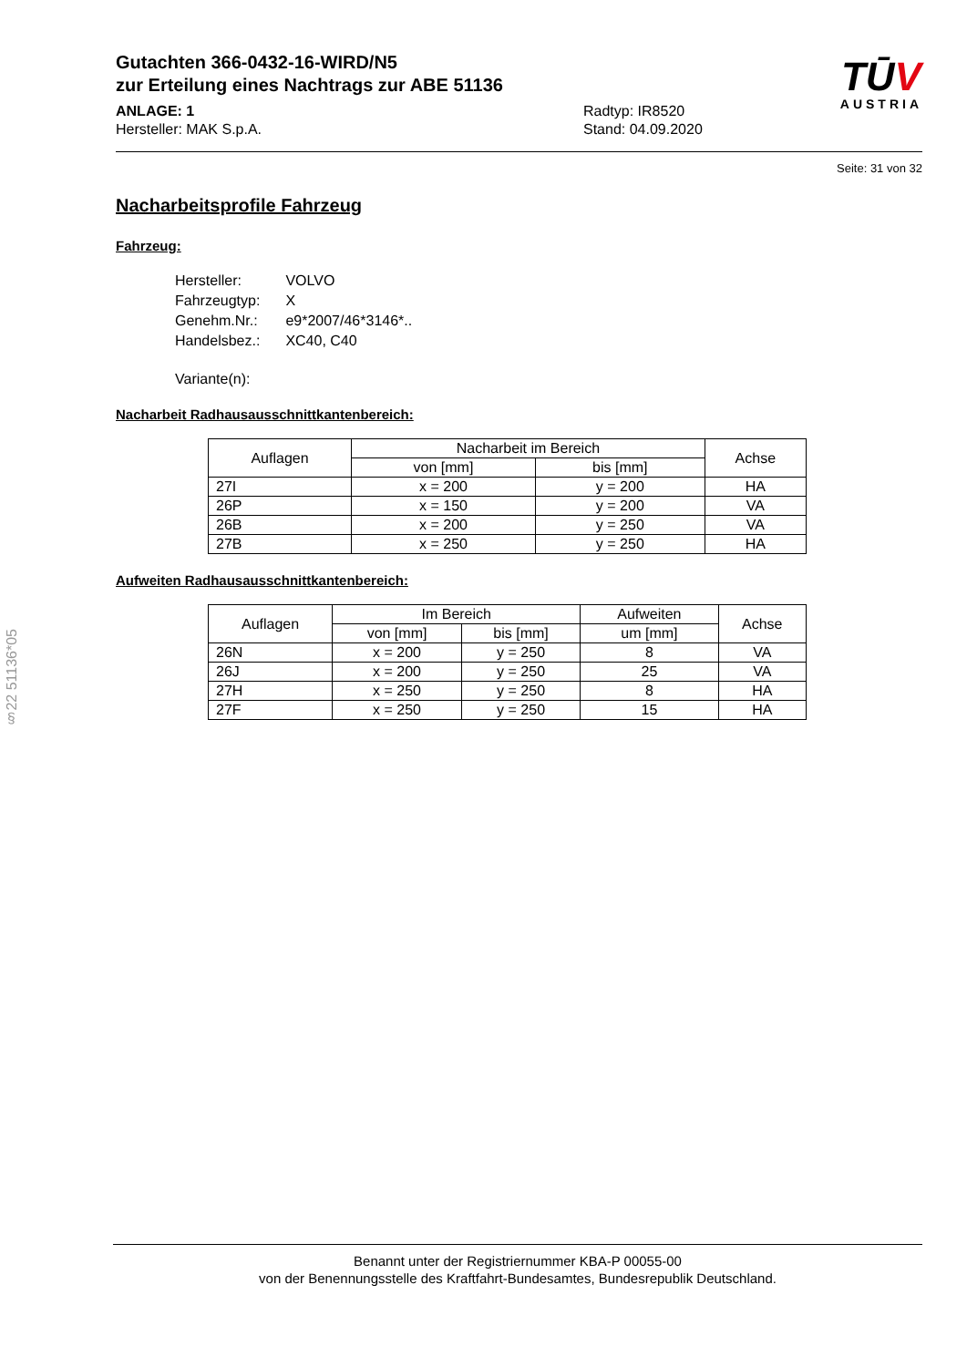TŪV
AUSTRIA
Gutachten 366-0432-16-WIRD/N5
zur Erteilung eines Nachtrags zur ABE 51136
ANLAGE: 1
Hersteller: MAK S.p.A.
Radtyp: IR8520
Stand: 04.09.2020
Seite: 31 von 32
Nacharbeitsprofile Fahrzeug
Fahrzeug:
| Hersteller: | VOLVO |
| Fahrzeugtyp: | X |
| Genehm.Nr.: | e9*2007/46*3146*.. |
| Handelsbez.: | XC40, C40 |
| Variante(n): | |
Nacharbeit Radhausausschnittkantenbereich:
| Auflagen | Nacharbeit im Bereich | | Achse |
| --- | --- | --- | --- |
| | von [mm] | bis [mm] | |
| 27I | x = 200 | y = 200 | HA |
| 26P | x = 150 | y = 200 | VA |
| 26B | x = 200 | y = 250 | VA |
| 27B | x = 250 | y = 250 | HA |
Aufweiten Radhausausschnittkantenbereich:
| Auflagen | Im Bereich | | Aufweiten | Achse |
| --- | --- | --- | --- | --- |
| | von [mm] | bis [mm] | um [mm] | |
| 26N | x = 200 | y = 250 | 8 | VA |
| 26J | x = 200 | y = 250 | 25 | VA |
| 27H | x = 250 | y = 250 | 8 | HA |
| 27F | x = 250 | y = 250 | 15 | HA |
§22 51136*05
Benannt unter der Registriernummer KBA-P 00055-00
von der Benennungsstelle des Kraftfahrt-Bundesamtes, Bundesrepublik Deutschland.